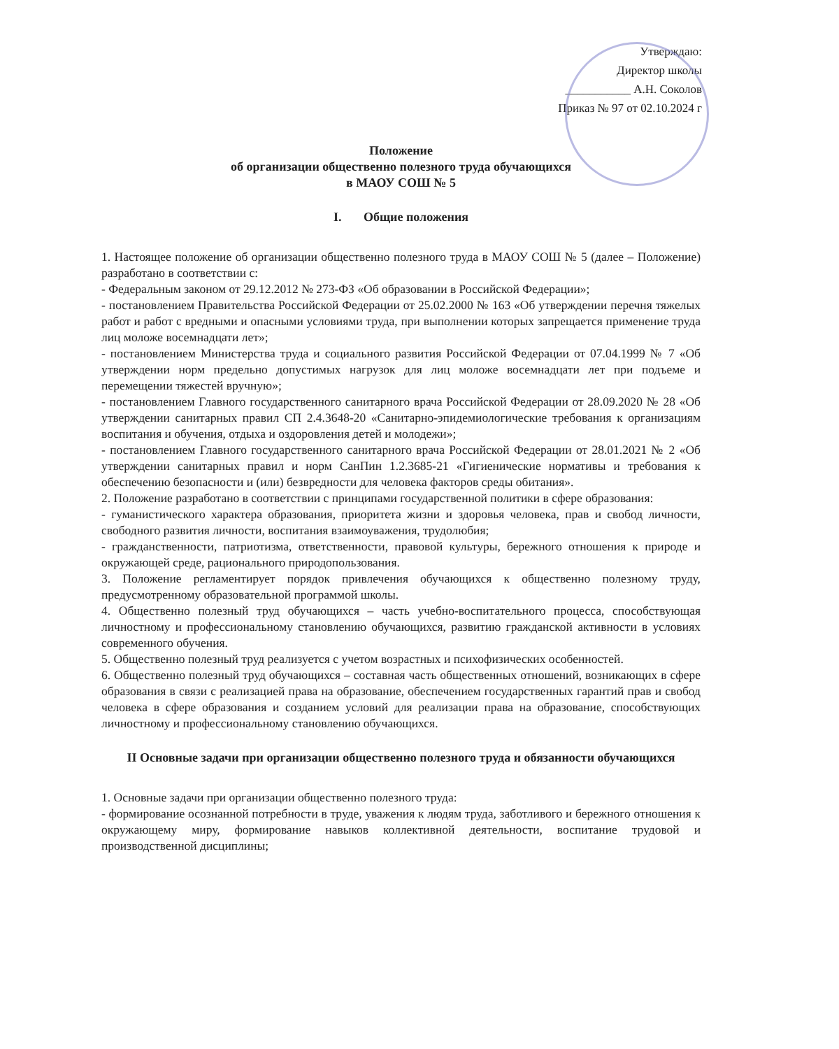Утверждаю:
Директор школы
___________ А.Н. Соколов
Приказ № 97 от 02.10.2024 г
Положение
об организации общественно полезного труда обучающихся
в МАОУ СОШ № 5
I. Общие положения
1. Настоящее положение об организации общественно полезного труда в МАОУ СОШ № 5 (далее – Положение) разработано в соответствии с:
- Федеральным законом от 29.12.2012 № 273-ФЗ «Об образовании в Российской Федерации»;
- постановлением Правительства Российской Федерации от 25.02.2000 № 163 «Об утверждении перечня тяжелых работ и работ с вредными и опасными условиями труда, при выполнении которых запрещается применение труда лиц моложе восемнадцати лет»;
- постановлением Министерства труда и социального развития Российской Федерации от 07.04.1999 № 7 «Об утверждении норм предельно допустимых нагрузок для лиц моложе восемнадцати лет при подъеме и перемещении тяжестей вручную»;
- постановлением Главного государственного санитарного врача Российской Федерации от 28.09.2020 № 28 «Об утверждении санитарных правил СП 2.4.3648-20 «Санитарно-эпидемиологические требования к организациям воспитания и обучения, отдыха и оздоровления детей и молодежи»;
- постановлением Главного государственного санитарного врача Российской Федерации от 28.01.2021 № 2 «Об утверждении санитарных правил и норм СанПин 1.2.3685-21 «Гигиенические нормативы и требования к обеспечению безопасности и (или) безвредности для человека факторов среды обитания».
2. Положение разработано в соответствии с принципами государственной политики в сфере образования:
- гуманистического характера образования, приоритета жизни и здоровья человека, прав и свобод личности, свободного развития личности, воспитания взаимоуважения, трудолюбия;
- гражданственности, патриотизма, ответственности, правовой культуры, бережного отношения к природе и окружающей среде, рационального природопользования.
3. Положение регламентирует порядок привлечения обучающихся к общественно полезному труду, предусмотренному образовательной программой школы.
4. Общественно полезный труд обучающихся – часть учебно-воспитательного процесса, способствующая личностному и профессиональному становлению обучающихся, развитию гражданской активности в условиях современного обучения.
5. Общественно полезный труд реализуется с учетом возрастных и психофизических особенностей.
6. Общественно полезный труд обучающихся – составная часть общественных отношений, возникающих в сфере образования в связи с реализацией права на образование, обеспечением государственных гарантий прав и свобод человека в сфере образования и созданием условий для реализации права на образование, способствующих личностному и профессиональному становлению обучающихся.
II Основные задачи при организации общественно полезного труда и обязанности обучающихся
1. Основные задачи при организации общественно полезного труда:
- формирование осознанной потребности в труде, уважения к людям труда, заботливого и бережного отношения к окружающему миру, формирование навыков коллективной деятельности, воспитание трудовой и производственной дисциплины;